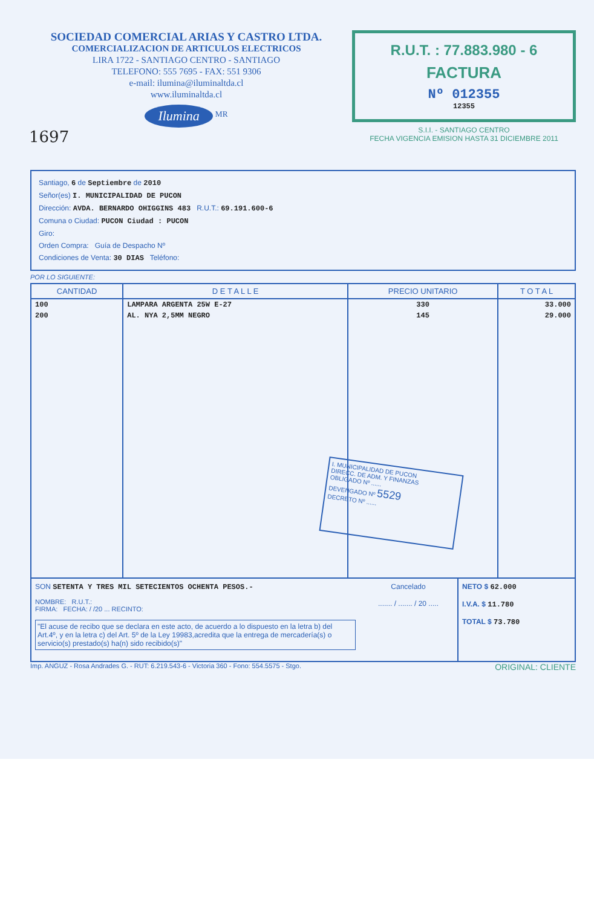SOCIEDAD COMERCIAL ARIAS Y CASTRO LTDA.
COMERCIALIZACION DE ARTICULOS ELECTRICOS
LIRA 1722 - SANTIAGO CENTRO - SANTIAGO
TELEFONO: 555 7695 - FAX: 551 9306
e-mail: ilumina@iluminaltda.cl
www.iluminaltda.cl
Ilumina <sup>MR</sup>
1697
R.U.T. : 77.883.980 - 6
FACTURA
Nº 012355
12355
S.I.I. - SANTIAGO CENTRO
FECHA VIGENCIA EMISION HASTA 31 DICIEMBRE 2011
Santiago, 6 de Septiembre de 2010
Señor(es) I. MUNICIPALIDAD DE PUCON
Dirección: AVDA. BERNARDO OHIGGINS 483 R.U.T.: 69.191.600-6
Comuna o Ciudad: PUCON Ciudad : PUCON
Giro:
Orden Compra: Guía de Despacho Nº
Condiciones de Venta: 30 DIAS Teléfono:
POR LO SIGUIENTE:
| CANTIDAD | D E T A L L E | PRECIO UNITARIO | T O T A L |
| --- | --- | --- | --- |
| 100 | LAMPARA ARGENTA 25W E-27 | 330 | 33.000 |
| 200 | AL. NYA 2,5MM NEGRO | 145 | 29.000 |
I. MUNICIPALIDAD DE PUCON
DIRECC. DE ADM. Y FINANZAS
OBLIGADO Nº ......
DEVENGADO Nº 5529
DECRETO Nº ......
SON SETENTA Y TRES MIL SETECIENTOS OCHENTA PESOS.-
NOMBRE: R.U.T.:
FIRMA: FECHA: / /20 ... RECINTO:
"El acuse de recibo que se declara en este acto, de acuerdo a lo dispuesto en la letra b) del Art.4º, y en la letra c) del Art. 5º de la Ley 19983,acredita que la entrega de mercadería(s) o servicio(s) prestado(s) ha(n) sido recibido(s)"
Cancelado
....... / ....... / 20 .....
NETO $ 62.000
I.V.A. $ 11.780
TOTAL $ 73.780
Imp. ANGUZ - Rosa Andrades G. - RUT: 6.219.543-6 - Victoria 360 - Fono: 554.5575 - Stgo. ORIGINAL: CLIENTE